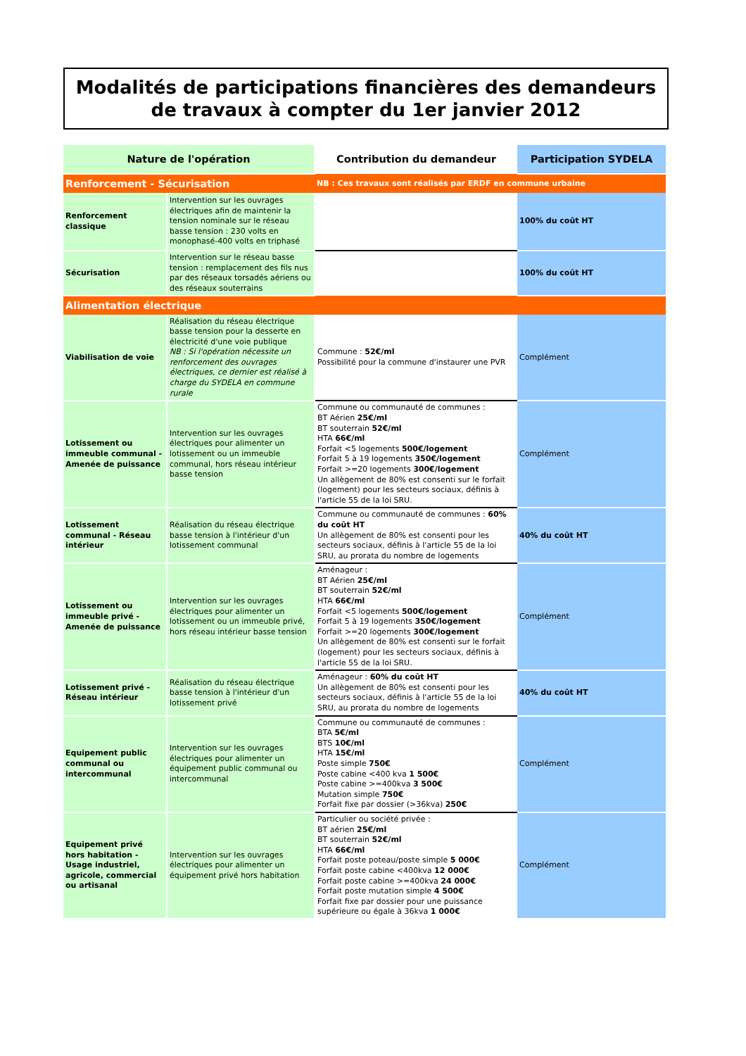Modalités de participations financières des demandeurs de travaux à compter du 1er janvier 2012
| Nature de l'opération | | Contribution du demandeur | Participation SYDELA |
| --- | --- | --- | --- |
| Renforcement - Sécurisation | | NB : Ces travaux sont réalisés par ERDF en commune urbaine | |
| Renforcement classique | Intervention sur les ouvrages électriques afin de maintenir la tension nominale sur le réseau basse tension : 230 volts en monophasé-400 volts en triphasé | | 100% du coût HT |
| Sécurisation | Intervention sur le réseau basse tension : remplacement des fils nus par des réseaux torsadés aériens ou des réseaux souterrains | | 100% du coût HT |
| Alimentation électrique | | | |
| Viabilisation de voie | Réalisation du réseau électrique basse tension pour la desserte en électricité d'une voie publique NB : Si l'opération nécessite un renforcement des ouvrages électriques, ce dernier est réalisé à charge du SYDELA en commune rurale | Commune : 52€/ml Possibilité pour la commune d'instaurer une PVR | Complément |
| Lotissement ou immeuble communal - Amenée de puissance | Intervention sur les ouvrages électriques pour alimenter un lotissement ou un immeuble communal, hors réseau intérieur basse tension | Commune ou communauté de communes : BT Aérien 25€/ml BT souterrain 52€/ml HTA 66€/ml Forfait <5 logements 500€/logement Forfait 5 à 19 logements 350€/logement Forfait >=20 logements 300€/logement Un allègement de 80% est consenti sur le forfait (logement) pour les secteurs sociaux, définis à l'article 55 de la loi SRU. | Complément |
| Lotissement communal - Réseau intérieur | Réalisation du réseau électrique basse tension à l'intérieur d'un lotissement communal | Commune ou communauté de communes : 60% du coût HT Un allègement de 80% est consenti pour les secteurs sociaux, définis à l'article 55 de la loi SRU, au prorata du nombre de logements | 40% du coût HT |
| Lotissement ou immeuble privé - Amenée de puissance | Intervention sur les ouvrages électriques pour alimenter un lotissement ou un immeuble privé, hors réseau intérieur basse tension | Aménageur : BT Aérien 25€/ml BT souterrain 52€/ml HTA 66€/ml Forfait <5 logements 500€/logement Forfait 5 à 19 logements 350€/logement Forfait >=20 logements 300€/logement Un allègement de 80% est consenti sur le forfait (logement) pour les secteurs sociaux, définis à l'article 55 de la loi SRU. | Complément |
| Lotissement privé - Réseau intérieur | Réalisation du réseau électrique basse tension à l'intérieur d'un lotissement privé | Aménageur : 60% du coût HT Un allègement de 80% est consenti pour les secteurs sociaux, définis à l'article 55 de la loi SRU, au prorata du nombre de logements | 40% du coût HT |
| Equipement public communal ou intercommunal | Intervention sur les ouvrages électriques pour alimenter un équipement public communal ou intercommunal | Commune ou communauté de communes : BTA 5€/ml BTS 10€/ml HTA 15€/ml Poste simple 750€ Poste cabine <400 kva 1 500€ Poste cabine >=400kva 3 500€ Mutation simple 750€ Forfait fixe par dossier (>36kva) 250€ | Complément |
| Equipement privé hors habitation - Usage industriel, agricole, commercial ou artisanal | Intervention sur les ouvrages électriques pour alimenter un équipement privé hors habitation | Particulier ou société privée : BT aérien 25€/ml BT souterrain 52€/ml HTA 66€/ml Forfait poste poteau/poste simple 5 000€ Forfait poste cabine <400kva 12 000€ Forfait poste cabine >=400kva 24 000€ Forfait poste mutation simple 4 500€ Forfait fixe par dossier pour une puissance supérieure ou égale à 36kva 1 000€ | Complément |